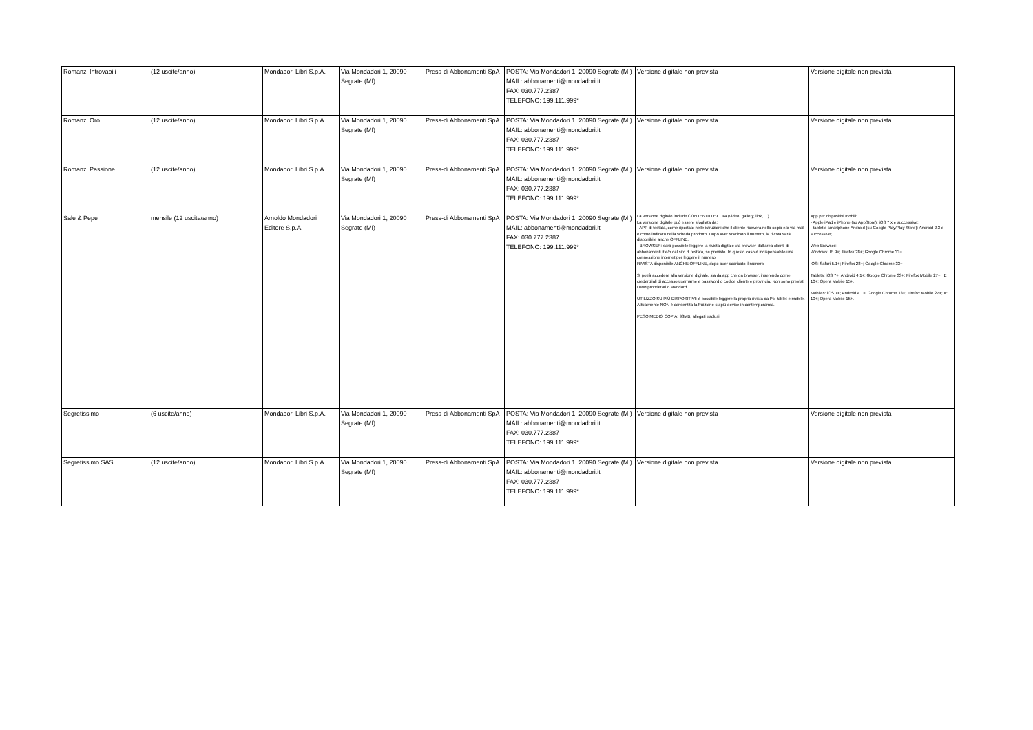| Romanzi Introvabili | (12 uscite/anno) | Mondadori Libri S.p.A. | Via Mondadori 1, 20090 Segrate (MI) | Press-di Abbonamenti SpA | POSTA: Via Mondadori 1, 20090 Segrate (MI) MAIL: abbonamenti@mondadori.it FAX: 030.777.2387 TELEFONO: 199.111.999* | Versione digitale non prevista | Versione digitale non prevista |
| Romanzi Oro | (12 uscite/anno) | Mondadori Libri S.p.A. | Via Mondadori 1, 20090 Segrate (MI) | Press-di Abbonamenti SpA | POSTA: Via Mondadori 1, 20090 Segrate (MI) MAIL: abbonamenti@mondadori.it FAX: 030.777.2387 TELEFONO: 199.111.999* | Versione digitale non prevista | Versione digitale non prevista |
| Romanzi Passione | (12 uscite/anno) | Mondadori Libri S.p.A. | Via Mondadori 1, 20090 Segrate (MI) | Press-di Abbonamenti SpA | POSTA: Via Mondadori 1, 20090 Segrate (MI) MAIL: abbonamenti@mondadori.it FAX: 030.777.2387 TELEFONO: 199.111.999* | Versione digitale non prevista | Versione digitale non prevista |
| Sale & Pepe | mensile (12 uscite/anno) | Arnoldo Mondadori Editore S.p.A. | Via Mondadori 1, 20090 Segrate (MI) | Press-di Abbonamenti SpA | POSTA: Via Mondadori 1, 20090 Segrate (MI) MAIL: abbonamenti@mondadori.it FAX: 030.777.2387 TELEFONO: 199.111.999* | La versione digitale include CONTENUTI EXTRA (video, gallery, link, ...). La versione digitale può essere sfogliata da: - APP di testata, come riportato nelle istruzioni che il cliente riceverà nella copia e/o via mail e come indicato nella scheda prodotto. Dopo aver scaricato il numero, la rivista sarà disponibile anche OFFLINE. - BROWSER: sarà possibile leggere la rivista digitale via browser dall'area clienti di abbonamenti.it e/o dal sito di testata, se previsto. In questo caso è indispensabile una connessione internet per leggere il numero. RIVISTA disponibile ANCHE OFFLINE, dopo aver scaricato il numero Si potrà accedere alla versione digitale, sia da app che da browser, inserendo come credenziali di accesso username e password o codice cliente e provincia. Non sono previsti DRM proprietari o standard. UTILIZZO SU PIÙ DISPOSITIVI: è possibile leggere la propria rivista da Pc, tablet e mobile. Attualmente NON è consentita la fruizione su più device in contemporanea. PESO MEDIO COPIA: 98MB, allegati esclusi. | App per dispositivi mobili: - Apple iPad e iPhone (su AppStore): iOS 7.x e successive; - tablet e smartphone Android (su Google Play/Play Store): Android 2.3 e successive; Web Browser: Windows: IE 9+; Firefox 28+; Google Chrome 33+. iOS: Safari 5.1+; Firefox 28+; Google Chrome 33+ Tablets: iOS 7+; Android 4.1+; Google Chrome 33+; Firefox Mobile 27+; IE 10+; Opera Mobile 15+. Mobiles: iOS 7+; Android 4.1+; Google Chrome 33+; Firefox Mobile 27+; IE 10+; Opera Mobile 15+. |
| Segretissimo | (6 uscite/anno) | Mondadori Libri S.p.A. | Via Mondadori 1, 20090 Segrate (MI) | Press-di Abbonamenti SpA | POSTA: Via Mondadori 1, 20090 Segrate (MI) MAIL: abbonamenti@mondadori.it FAX: 030.777.2387 TELEFONO: 199.111.999* | Versione digitale non prevista | Versione digitale non prevista |
| Segretissimo SAS | (12 uscite/anno) | Mondadori Libri S.p.A. | Via Mondadori 1, 20090 Segrate (MI) | Press-di Abbonamenti SpA | POSTA: Via Mondadori 1, 20090 Segrate (MI) MAIL: abbonamenti@mondadori.it FAX: 030.777.2387 TELEFONO: 199.111.999* | Versione digitale non prevista | Versione digitale non prevista |